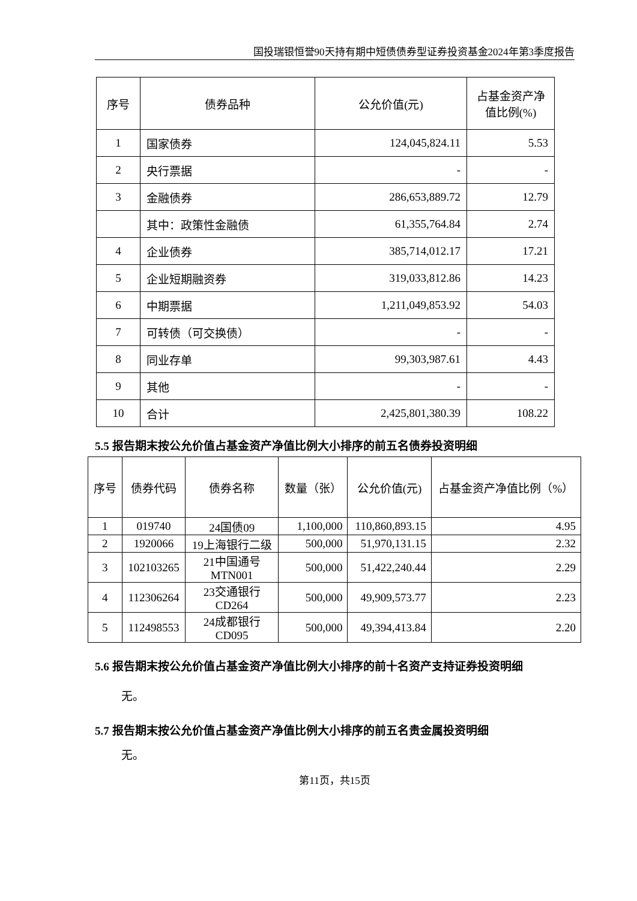国投瑞银恒誉90天持有期中短债债券型证券投资基金2024年第3季度报告
| 序号 | 债券品种 | 公允价值(元) | 占基金资产净值比例(%) |
| --- | --- | --- | --- |
| 1 | 国家债券 | 124,045,824.11 | 5.53 |
| 2 | 央行票据 | - | - |
| 3 | 金融债券 | 286,653,889.72 | 12.79 |
| | 其中：政策性金融债 | 61,355,764.84 | 2.74 |
| 4 | 企业债券 | 385,714,012.17 | 17.21 |
| 5 | 企业短期融资券 | 319,033,812.86 | 14.23 |
| 6 | 中期票据 | 1,211,049,853.92 | 54.03 |
| 7 | 可转债（可交换债） | - | - |
| 8 | 同业存单 | 99,303,987.61 | 4.43 |
| 9 | 其他 | - | - |
| 10 | 合计 | 2,425,801,380.39 | 108.22 |
5.5 报告期末按公允价值占基金资产净值比例大小排序的前五名债券投资明细
| 序号 | 债券代码 | 债券名称 | 数量（张） | 公允价值(元) | 占基金资产净值比例（%） |
| --- | --- | --- | --- | --- | --- |
| 1 | 019740 | 24国债09 | 1,100,000 | 110,860,893.15 | 4.95 |
| 2 | 1920066 | 19上海银行二级 | 500,000 | 51,970,131.15 | 2.32 |
| 3 | 102103265 | 21中国通号 MTN001 | 500,000 | 51,422,240.44 | 2.29 |
| 4 | 112306264 | 23交通银行 CD264 | 500,000 | 49,909,573.77 | 2.23 |
| 5 | 112498553 | 24成都银行 CD095 | 500,000 | 49,394,413.84 | 2.20 |
5.6 报告期末按公允价值占基金资产净值比例大小排序的前十名资产支持证券投资明细
无。
5.7 报告期末按公允价值占基金资产净值比例大小排序的前五名贵金属投资明细
无。
第11页，共15页